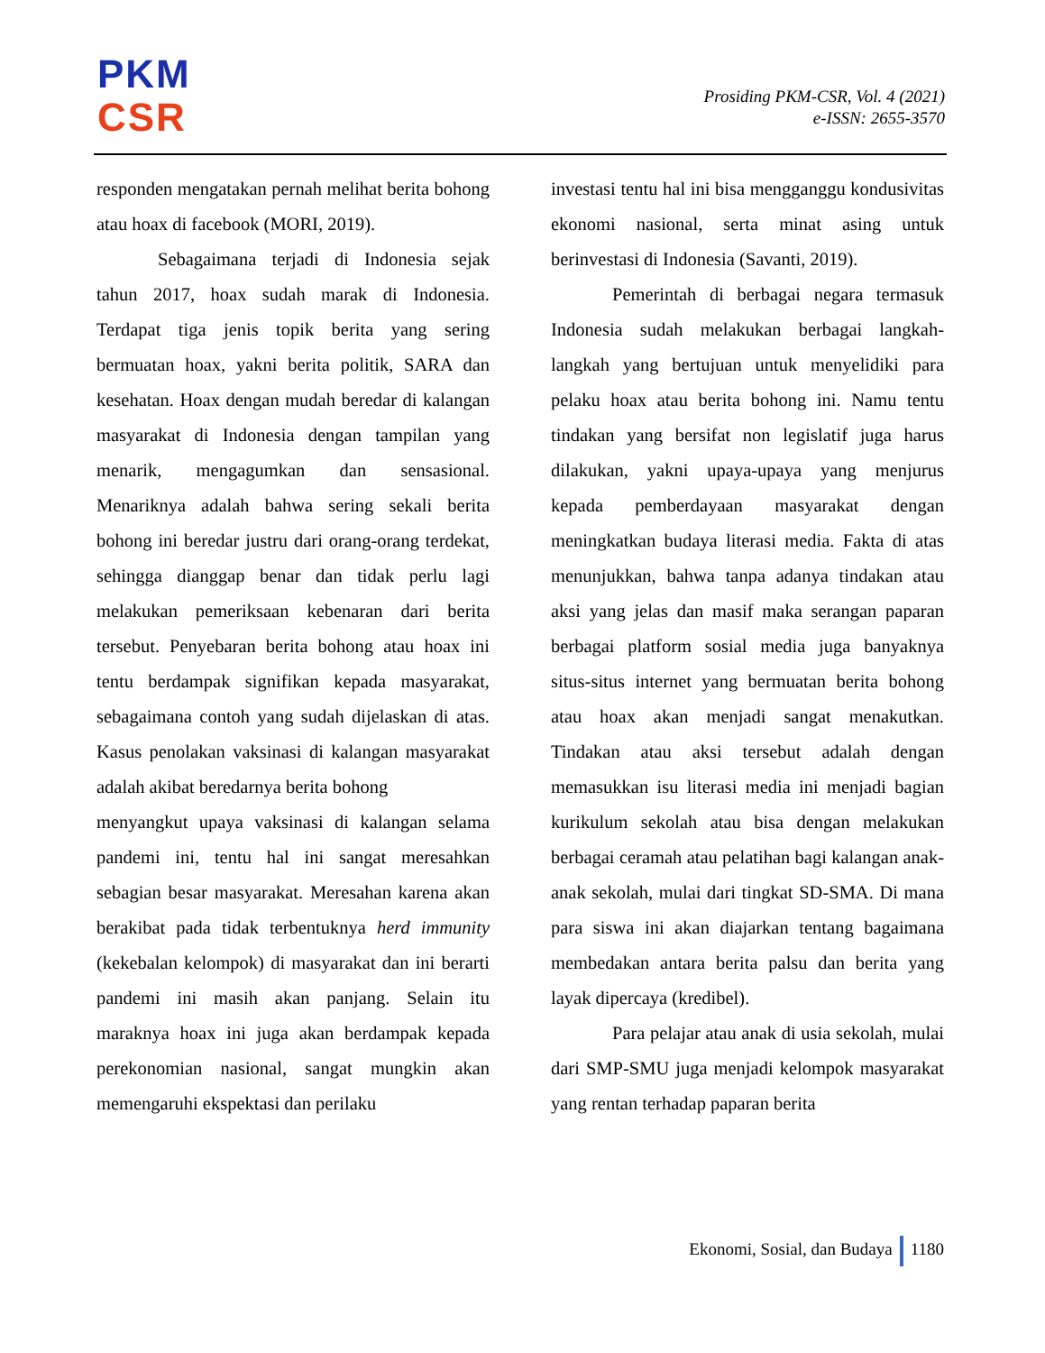PKM
CSR
Prosiding PKM-CSR, Vol. 4 (2021)
e-ISSN: 2655-3570
responden mengatakan pernah melihat berita bohong atau hoax di facebook (MORI, 2019).
Sebagaimana terjadi di Indonesia sejak tahun 2017, hoax sudah marak di Indonesia. Terdapat tiga jenis topik berita yang sering bermuatan hoax, yakni berita politik, SARA dan kesehatan. Hoax dengan mudah beredar di kalangan masyarakat di Indonesia dengan tampilan yang menarik, mengagumkan dan sensasional. Menariknya adalah bahwa sering sekali berita bohong ini beredar justru dari orang-orang terdekat, sehingga dianggap benar dan tidak perlu lagi melakukan pemeriksaan kebenaran dari berita tersebut. Penyebaran berita bohong atau hoax ini tentu berdampak signifikan kepada masyarakat, sebagaimana contoh yang sudah dijelaskan di atas. Kasus penolakan vaksinasi di kalangan masyarakat adalah akibat beredarnya berita bohong
menyangkut upaya vaksinasi di kalangan selama pandemi ini, tentu hal ini sangat meresahkan sebagian besar masyarakat. Meresahan karena akan berakibat pada tidak terbentuknya herd immunity (kekebalan kelompok) di masyarakat dan ini berarti pandemi ini masih akan panjang. Selain itu maraknya hoax ini juga akan berdampak kepada perekonomian nasional, sangat mungkin akan memengaruhi ekspektasi dan perilaku
investasi tentu hal ini bisa mengganggu kondusivitas ekonomi nasional, serta minat asing untuk berinvestasi di Indonesia (Savanti, 2019).
Pemerintah di berbagai negara termasuk Indonesia sudah melakukan berbagai langkah-langkah yang bertujuan untuk menyelidiki para pelaku hoax atau berita bohong ini. Namu tentu tindakan yang bersifat non legislatif juga harus dilakukan, yakni upaya-upaya yang menjurus kepada pemberdayaan masyarakat dengan meningkatkan budaya literasi media. Fakta di atas menunjukkan, bahwa tanpa adanya tindakan atau aksi yang jelas dan masif maka serangan paparan berbagai platform sosial media juga banyaknya situs-situs internet yang bermuatan berita bohong atau hoax akan menjadi sangat menakutkan. Tindakan atau aksi tersebut adalah dengan memasukkan isu literasi media ini menjadi bagian kurikulum sekolah atau bisa dengan melakukan berbagai ceramah atau pelatihan bagi kalangan anak-anak sekolah, mulai dari tingkat SD-SMA. Di mana para siswa ini akan diajarkan tentang bagaimana membedakan antara berita palsu dan berita yang layak dipercaya (kredibel).
Para pelajar atau anak di usia sekolah, mulai dari SMP-SMU juga menjadi kelompok masyarakat yang rentan terhadap paparan berita
Ekonomi, Sosial, dan Budaya 1180